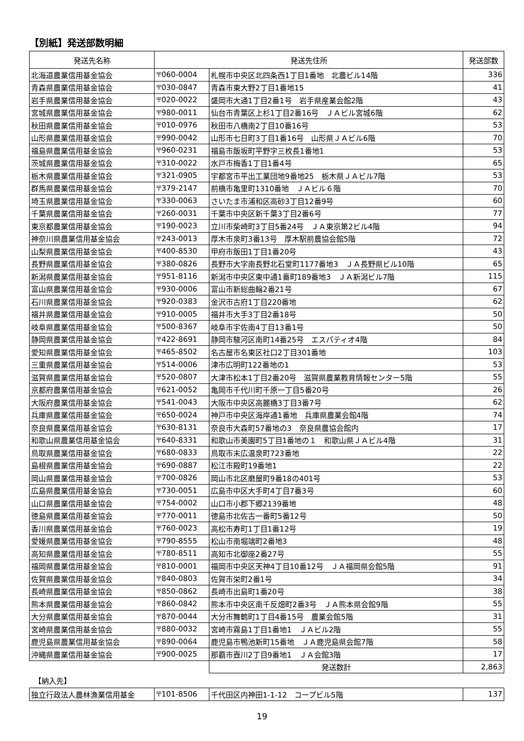【別紙】発送部数明細
| 発送先名称 | 発送先住所 | | 発送部数 |
| --- | --- | --- | --- |
| 北海道農業信用基金協会 | 〒060-0004 | 札幌市中央区北四条西1丁目1番地 北農ビル14階 | 336 |
| 青森県農業信用基金協会 | 〒030-0847 | 青森市東大野2丁目1番地15 | 41 |
| 岩手県農業信用基金協会 | 〒020-0022 | 盛岡市大通1丁目2番1号 岩手県産業会館2階 | 43 |
| 宮城県農業信用基金協会 | 〒980-0011 | 仙台市青葉区上杉1丁目2番16号 ＪＡビル宮城6階 | 62 |
| 秋田県農業信用基金協会 | 〒010-0976 | 秋田市八橋南2丁目10番16号 | 53 |
| 山形県農業信用基金協会 | 〒990-0042 | 山形市七日町3丁目1番16号 山形県ＪＡビル6階 | 70 |
| 福島県農業信用基金協会 | 〒960-0231 | 福島市飯坂町平野字三枚長1番地1 | 53 |
| 茨城県農業信用基金協会 | 〒310-0022 | 水戸市梅香1丁目1番4号 | 65 |
| 栃木県農業信用基金協会 | 〒321-0905 | 宇都宮市平出工業団地9番地25 栃木県ＪＡビル7階 | 53 |
| 群馬県農業信用基金協会 | 〒379-2147 | 前橋市亀里町1310番地 ＪＡビル６階 | 70 |
| 埼玉県農業信用基金協会 | 〒330-0063 | さいたま市浦和区高砂3丁目12番9号 | 60 |
| 千葉県農業信用基金協会 | 〒260-0031 | 千葉市中央区新千葉3丁目2番6号 | 77 |
| 東京都農業信用基金協会 | 〒190-0023 | 立川市柴崎町3丁目5番24号 ＪＡ東京第2ビル4階 | 94 |
| 神奈川県農業信用基金協会 | 〒243-0013 | 厚木市泉町3番13号 厚木駅前農協会館5階 | 72 |
| 山梨県農業信用基金協会 | 〒400-8530 | 甲府市飯田1丁目1番20号 | 43 |
| 長野県農業信用基金協会 | 〒380-0826 | 長野市大字南長野北石堂町1177番地3 ＪＡ長野県ビル10階 | 65 |
| 新潟県農業信用基金協会 | 〒951-8116 | 新潟市中央区東中通1番町189番地3 ＪＡ新潟ビル7階 | 115 |
| 富山県農業信用基金協会 | 〒930-0006 | 富山市新総曲輪2番21号 | 67 |
| 石川県農業信用基金協会 | 〒920-0383 | 金沢市古府1丁目220番地 | 62 |
| 福井県農業信用基金協会 | 〒910-0005 | 福井市大手3丁目2番18号 | 50 |
| 岐阜県農業信用基金協会 | 〒500-8367 | 岐阜市宇佐南4丁目13番1号 | 50 |
| 静岡県農業信用基金協会 | 〒422-8691 | 静岡市駿河区南町14番25号 エスパティオ4階 | 84 |
| 愛知県農業信用基金協会 | 〒465-8502 | 名古屋市名東区社口2丁目301番地 | 103 |
| 三重県農業信用基金協会 | 〒514-0006 | 津市広明町122番地の1 | 53 |
| 滋賀県農業信用基金協会 | 〒520-0807 | 大津市松本1丁目2番20号 滋賀県農業教育情報センター5階 | 55 |
| 京都府農業信用基金協会 | 〒621-0052 | 亀岡市千代川町千原一丁目5番20号 | 26 |
| 大阪府農業信用基金協会 | 〒541-0043 | 大阪市中央区高麗橋3丁目3番7号 | 62 |
| 兵庫県農業信用基金協会 | 〒650-0024 | 神戸市中央区海岸通1番地 兵庫県農業会館4階 | 74 |
| 奈良県農業信用基金協会 | 〒630-8131 | 奈良市大森町57番地の3 奈良県農協会館内 | 17 |
| 和歌山県農業信用基金協会 | 〒640-8331 | 和歌山市美園町5丁目1番地の１ 和歌山県ＪＡビル4階 | 31 |
| 鳥取県農業信用基金協会 | 〒680-0833 | 鳥取市末広温泉町723番地 | 22 |
| 島根県農業信用基金協会 | 〒690-0887 | 松江市殿町19番地1 | 22 |
| 岡山県農業信用基金協会 | 〒700-0826 | 岡山市北区磨屋町9番18の401号 | 53 |
| 広島県農業信用基金協会 | 〒730-0051 | 広島市中区大手町4丁目7番3号 | 60 |
| 山口県農業信用基金協会 | 〒754-0002 | 山口市小郡下郷2139番地 | 48 |
| 徳島県農業信用基金協会 | 〒770-0011 | 徳島市北佐古一番町5番12号 | 50 |
| 香川県農業信用基金協会 | 〒760-0023 | 高松市寿町1丁目1番12号 | 19 |
| 愛媛県農業信用基金協会 | 〒790-8555 | 松山市南堀端町2番地3 | 48 |
| 高知県農業信用基金協会 | 〒780-8511 | 高知市北御座2番27号 | 55 |
| 福岡県農業信用基金協会 | 〒810-0001 | 福岡市中央区天神4丁目10番12号 ＪＡ福岡県会館5階 | 91 |
| 佐賀県農業信用基金協会 | 〒840-0803 | 佐賀市栄町2番1号 | 34 |
| 長崎県農業信用基金協会 | 〒850-0862 | 長崎市出島町1番20号 | 38 |
| 熊本県農業信用基金協会 | 〒860-0842 | 熊本市中央区南千反畑町2番3号 ＪＡ熊本県会館9階 | 55 |
| 大分県農業信用基金協会 | 〒870-0044 | 大分市舞鶴町1丁目4番15号 農業会館5階 | 31 |
| 宮崎県農業信用基金協会 | 〒880-0032 | 宮崎市霧島1丁目1番地1 ＪＡビル2階 | 55 |
| 鹿児島県農業信用基金協会 | 〒890-0064 | 鹿児島市鴨池新町15番地 ＪＡ鹿児島県会館7階 | 58 |
| 沖縄県農業信用基金協会 | 〒900-0025 | 那覇市壺川2丁目9番地1 ＪＡ会館3階 | 17 |
| | | 発送数計 | 2,863 |
【納入先】
| 独立行政法人農林漁業信用基金 | 〒101-8506 | 千代田区内神田1-1-12 コープビル5階 | 137 |
19